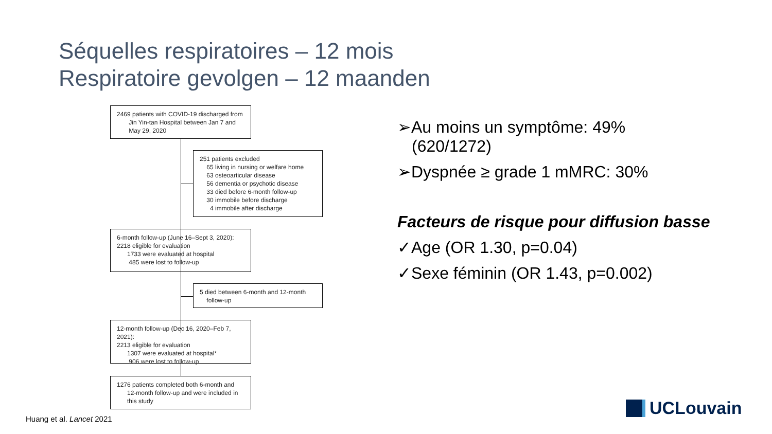Séquelles respiratoires – 12 mois
Respiratoire gevolgen – 12 maanden
2469 patients with COVID-19 discharged from
Jin Yin-tan Hospital between Jan 7 and
May 29, 2020
251 patients excluded
65 living in nursing or welfare home
63 osteoarticular disease
56 dementia or psychotic disease
33 died before 6-month follow-up
30 immobile before discharge
4 immobile after discharge
6-month follow-up (June 16–Sept 3, 2020):
2218 eligible for evaluation
1733 were evaluated at hospital
485 were lost to follow-up
5 died between 6-month and 12-month
follow-up
12-month follow-up (Dec 16, 2020–Feb 7, 2021):
2213 eligible for evaluation
1307 were evaluated at hospital*
906 were lost to follow-up
1276 patients completed both 6-month and
12-month follow-up and were included in
this study
➢Au moins un symptôme: 49%
(620/1272)
➢Dyspnée ≥ grade 1 mMRC: 30%
Facteurs de risque pour diffusion basse
✓Age (OR 1.30, p=0.04)
✓Sexe féminin (OR 1.43, p=0.002)
Huang et al. Lancet 2021
UCLouvain